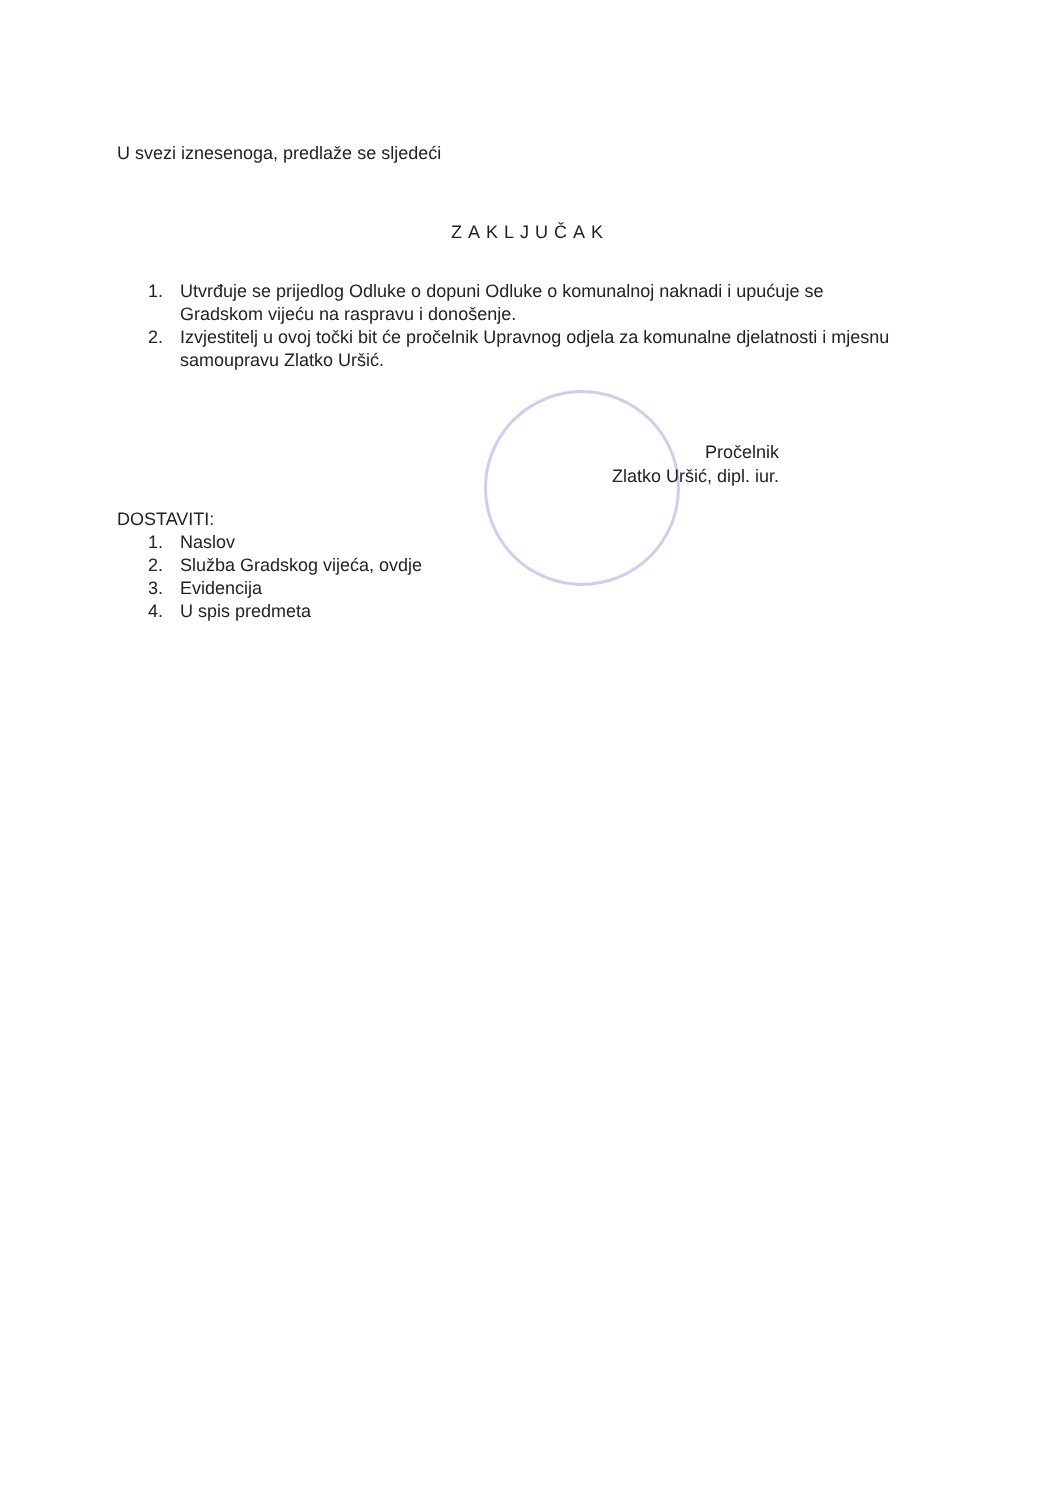U svezi iznesenoga, predlaže se sljedeći
ZAKLJUČAK
1. Utvrđuje se prijedlog Odluke o dopuni Odluke o komunalnoj naknadi i upućuje se Gradskom vijeću na raspravu i donošenje.
2. Izvjestitelj u ovoj točki bit će pročelnik Upravnog odjela za komunalne djelatnosti i mjesnu samoupravu Zlatko Uršić.
Pročelnik
Zlatko Uršić, dipl. iur.
DOSTAVITI:
1. Naslov
2. Služba Gradskog vijeća, ovdje
3. Evidencija
4. U spis predmeta